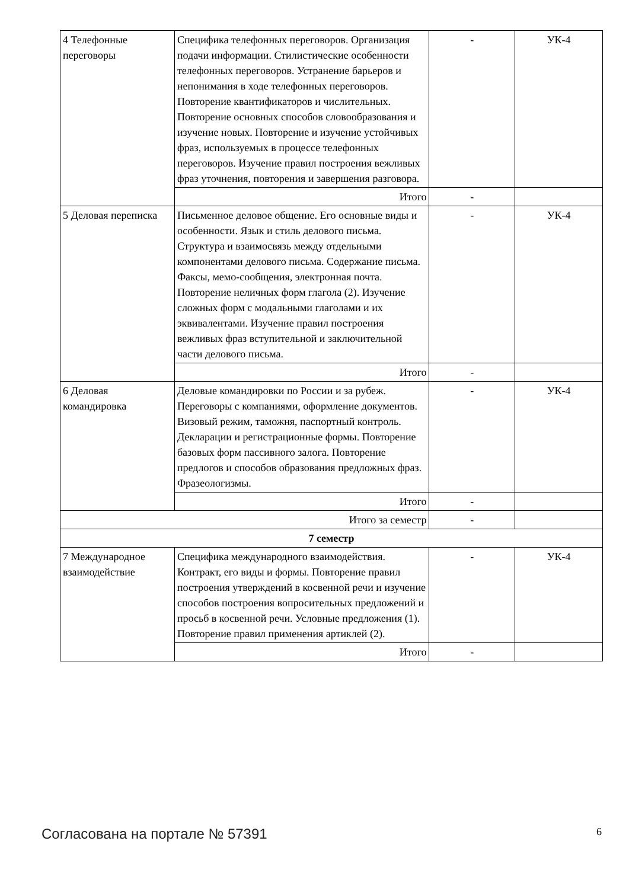| 4 Телефонные переговоры | Специфика телефонных переговоров. Организация подачи информации. Стилистические особенности телефонных переговоров. Устранение барьеров и непонимания в ходе телефонных переговоров. Повторение квантификаторов и числительных. Повторение основных способов словообразования и изучение новых. Повторение и изучение устойчивых фраз, используемых в процессе телефонных переговоров. Изучение правил построения вежливых фраз уточнения, повторения и завершения разговора. | - | УК-4 |
| | Итого | - | |
| 5 Деловая переписка | Письменное деловое общение. Его основные виды и особенности. Язык и стиль делового письма. Структура и взаимосвязь между отдельными компонентами делового письма. Содержание письма. Факсы, мемо-сообщения, электронная почта. Повторение неличных форм глагола (2). Изучение сложных форм с модальными глаголами и их эквивалентами. Изучение правил построения вежливых фраз вступительной и заключительной части делового письма. | - | УК-4 |
| | Итого | - | |
| 6 Деловая командировка | Деловые командировки по России и за рубеж. Переговоры с компаниями, оформление документов. Визовый режим, таможня, паспортный контроль. Декларации и регистрационные формы. Повторение базовых форм пассивного залога. Повторение предлогов и способов образования предложных фраз. Фразеологизмы. | - | УК-4 |
| | Итого | - | |
| Итого за семестр | | - | |
| 7 семестр | | | |
| 7 Международное взаимодействие | Специфика международного взаимодействия. Контракт, его виды и формы. Повторение правил построения утверждений в косвенной речи и изучение способов построения вопросительных предложений и просьб в косвенной речи. Условные предложения (1). Повторение правил применения артиклей (2). | - | УК-4 |
| | Итого | - | |
Согласована на портале № 57391 6